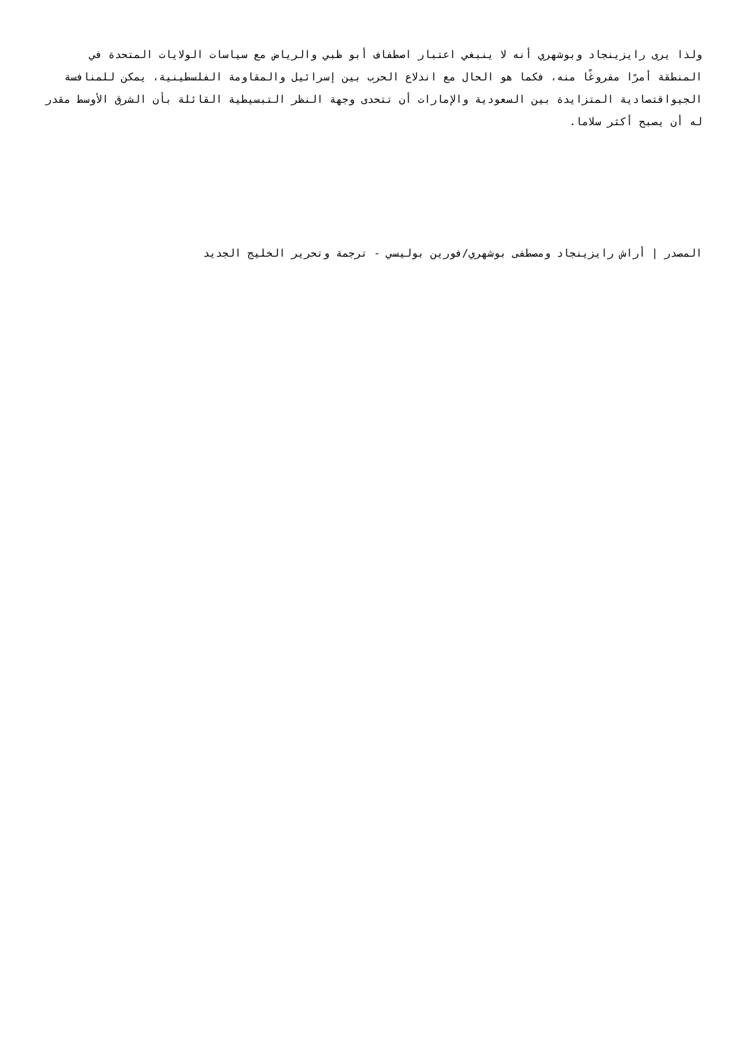ولذا يرى رايزينجاد وبوشهري أنه لا ينبغي اعتبار اصطفاف أبو ظبي والرياض مع سياسات الولايات المتحدة في المنطقة أمرًا مفروغًا منه، فكما هو الحال مع اندلاع الحرب بين إسرائيل والمقاومة الفلسطينية، يمكن للمنافسة الجيواقتصادية المتزايدة بين السعودية والإمارات أن تتحدى وجهة النظر التبسيطية القائلة بأن الشرق الأوسط مقدر له أن يصبح أكثر سلاما.
المصدر | أراش رايزينجاد ومصطفى بوشهري/فورين بوليسي - ترجمة وتحرير الخليج الجديد